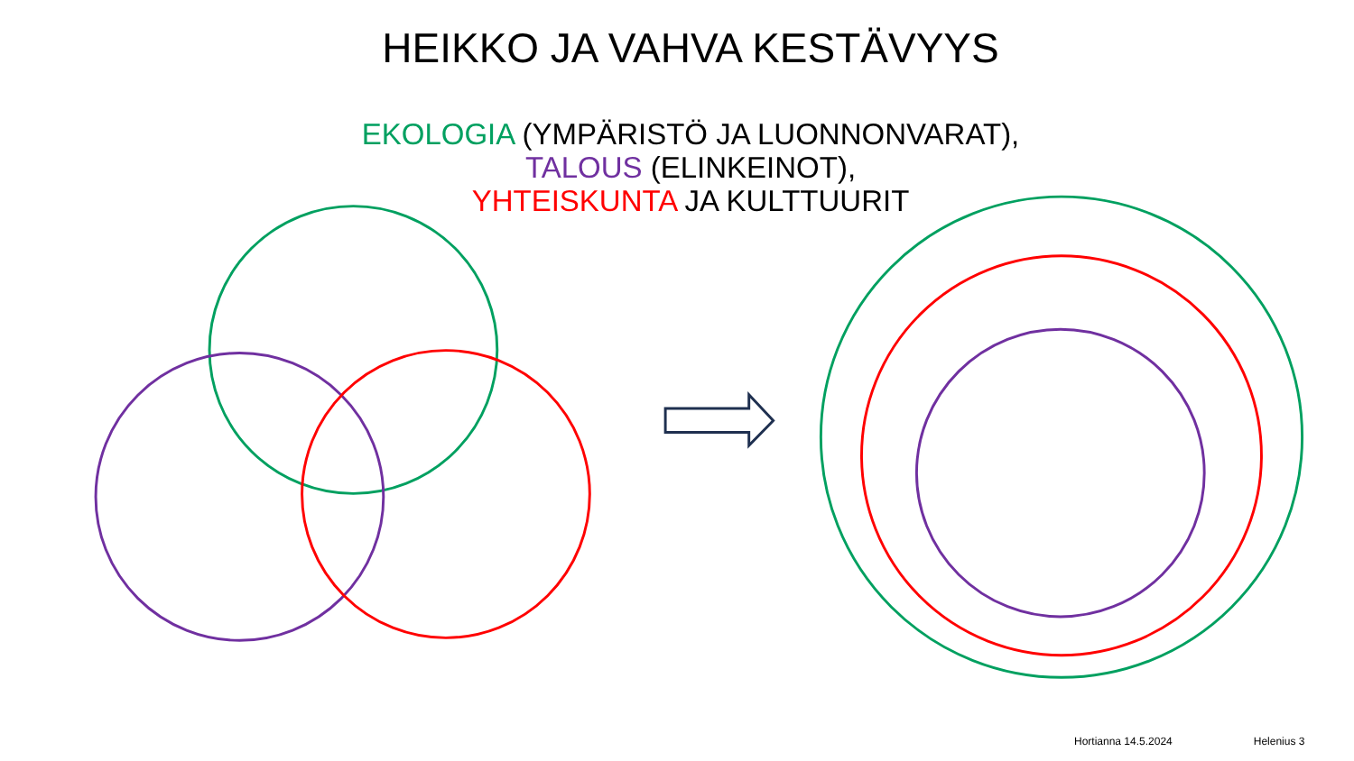HEIKKO JA VAHVA KESTÄVYYS
EKOLOGIA (YMPÄRISTÖ JA LUONNONVARAT),
TALOUS (ELINKEINOT),
YHTEISKUNTA JA KULTTUURIT
Hortianna 14.5.2024 Helenius 3